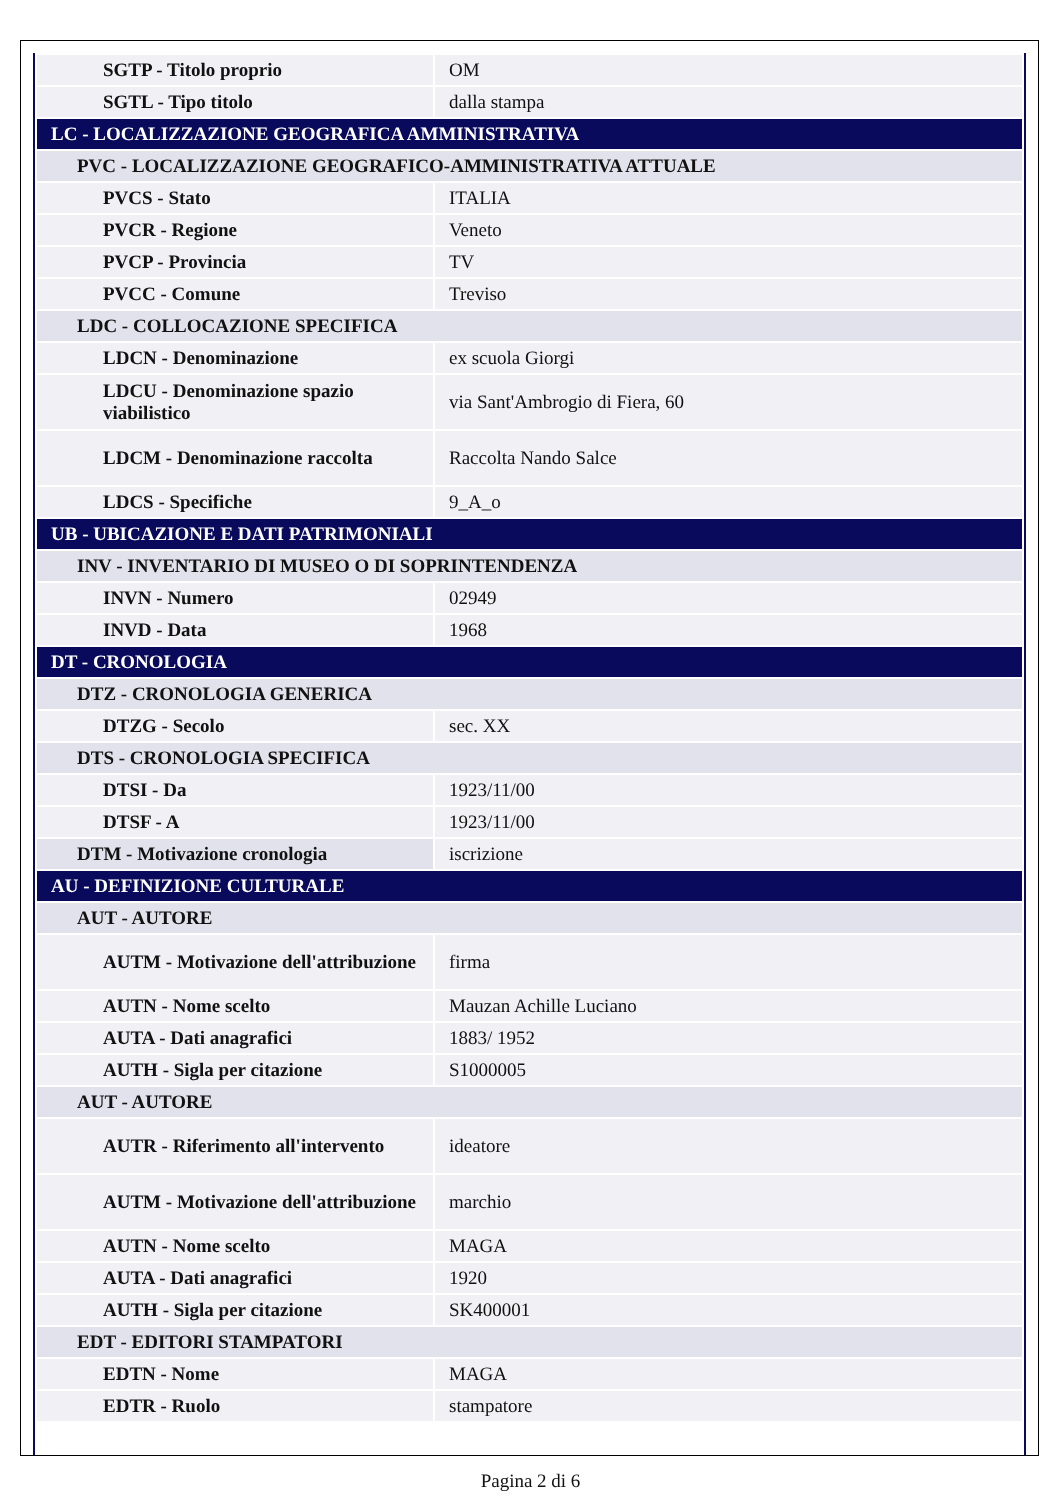| SGTP - Titolo proprio | OM |
| SGTL - Tipo titolo | dalla stampa |
| LC - LOCALIZZAZIONE GEOGRAFICA AMMINISTRATIVA | |
| PVC - LOCALIZZAZIONE GEOGRAFICO-AMMINISTRATIVA ATTUALE | |
| PVCS - Stato | ITALIA |
| PVCR - Regione | Veneto |
| PVCP - Provincia | TV |
| PVCC - Comune | Treviso |
| LDC - COLLOCAZIONE SPECIFICA | |
| LDCN - Denominazione | ex scuola Giorgi |
| LDCU - Denominazione spazio viabilistico | via Sant'Ambrogio di Fiera, 60 |
| LDCM - Denominazione raccolta | Raccolta Nando Salce |
| LDCS - Specifiche | 9_A_o |
| UB - UBICAZIONE E DATI PATRIMONIALI | |
| INV - INVENTARIO DI MUSEO O DI SOPRINTENDENZA | |
| INVN - Numero | 02949 |
| INVD - Data | 1968 |
| DT - CRONOLOGIA | |
| DTZ - CRONOLOGIA GENERICA | |
| DTZG - Secolo | sec. XX |
| DTS - CRONOLOGIA SPECIFICA | |
| DTSI - Da | 1923/11/00 |
| DTSF - A | 1923/11/00 |
| DTM - Motivazione cronologia | iscrizione |
| AU - DEFINIZIONE CULTURALE | |
| AUT - AUTORE | |
| AUTM - Motivazione dell'attribuzione | firma |
| AUTN - Nome scelto | Mauzan Achille Luciano |
| AUTA - Dati anagrafici | 1883/ 1952 |
| AUTH - Sigla per citazione | S1000005 |
| AUT - AUTORE | |
| AUTR - Riferimento all'intervento | ideatore |
| AUTM - Motivazione dell'attribuzione | marchio |
| AUTN - Nome scelto | MAGA |
| AUTA - Dati anagrafici | 1920 |
| AUTH - Sigla per citazione | SK400001 |
| EDT - EDITORI STAMPATORI | |
| EDTN - Nome | MAGA |
| EDTR - Ruolo | stampatore |
Pagina 2 di 6